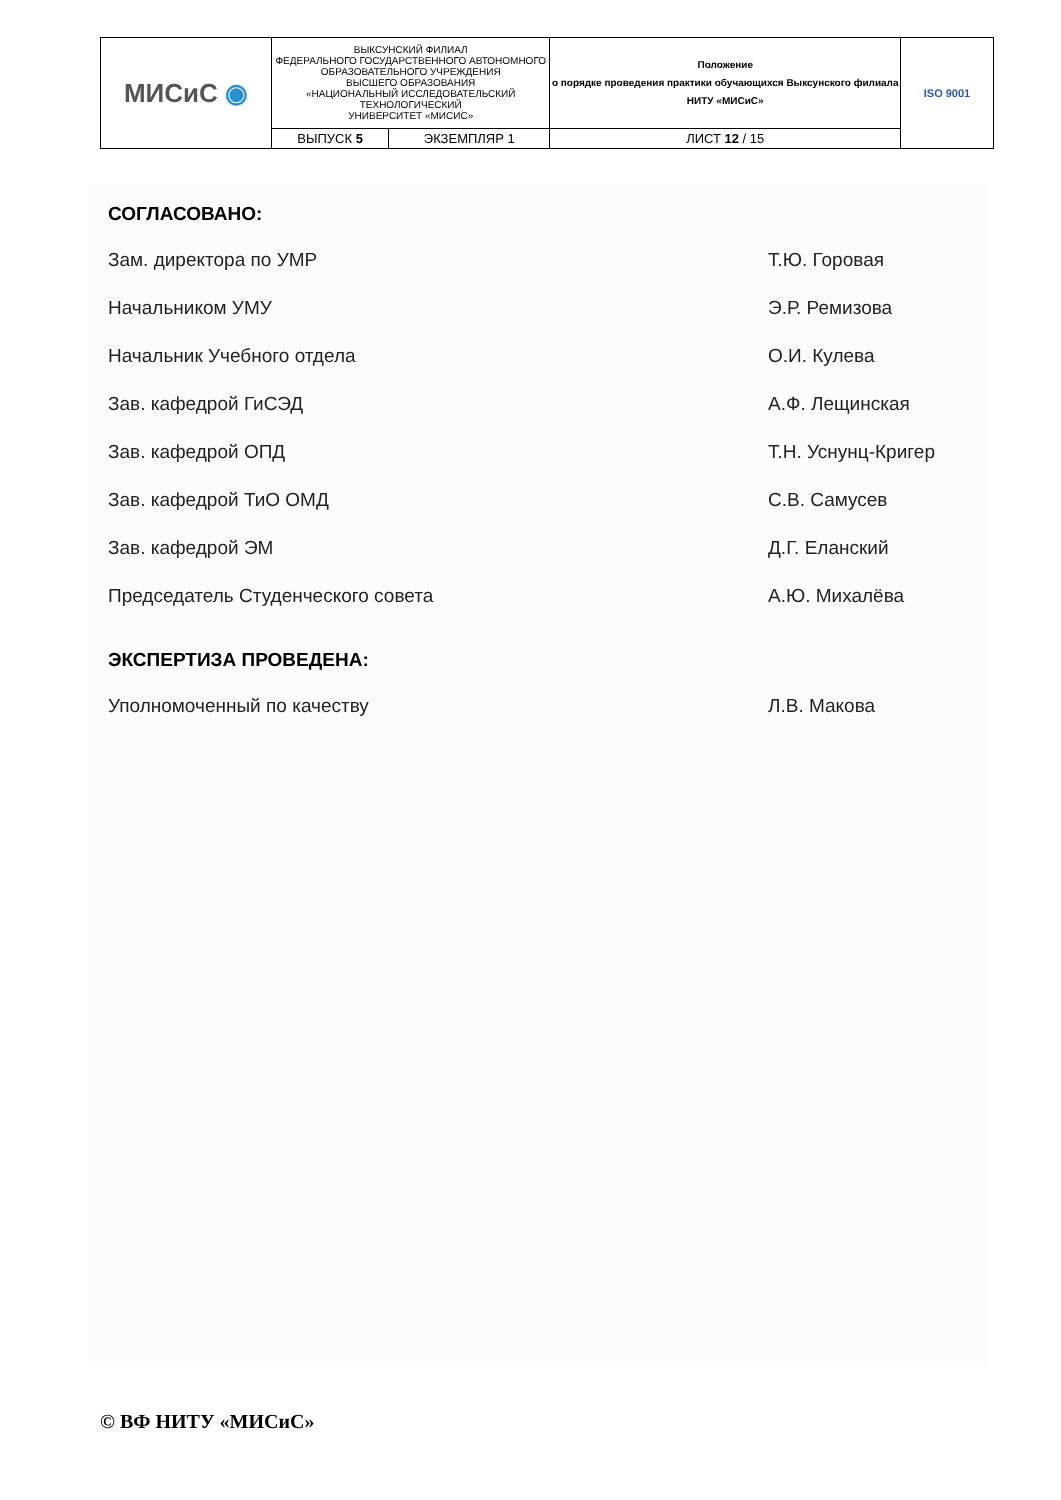| МИСиС ◉ | ВЫКСУНСКИЙ ФИЛИАЛ ФЕДЕРАЛЬНОГО ГОСУДАРСТВЕННОГО АВТОНОМНОГО ОБРАЗОВАТЕЛЬНОГО УЧРЕЖДЕНИЯ ВЫСШЕГО ОБРАЗОВАНИЯ «НАЦИОНАЛЬНЫЙ ИССЛЕДОВАТЕЛЬСКИЙ ТЕХНОЛОГИЧЕСКИЙ УНИВЕРСИТЕТ «МИСИС» | | Положение о порядке проведения практики обучающихся Выксунского филиала НИТУ «МИСиС» | ISO 9001 |
| | ВЫПУСК 5 | ЭКЗЕМПЛЯР 1 | ЛИСТ 12 / 15 | |
СОГЛАСОВАНО:
Зам. директора по УМР Т.Ю. Горовая
Начальником УМУ Э.Р. Ремизова
Начальник Учебного отдела О.И. Кулева
Зав. кафедрой ГиСЭД А.Ф. Лещинская
Зав. кафедрой ОПД Т.Н. Уснунц-Кригер
Зав. кафедрой ТиО ОМД С.В. Самусев
Зав. кафедрой ЭМ Д.Г. Еланский
Председатель Студенческого совета А.Ю. Михалёва
ЭКСПЕРТИЗА ПРОВЕДЕНА:
Уполномоченный по качеству Л.В. Макова
© ВФ НИТУ «МИСиС»